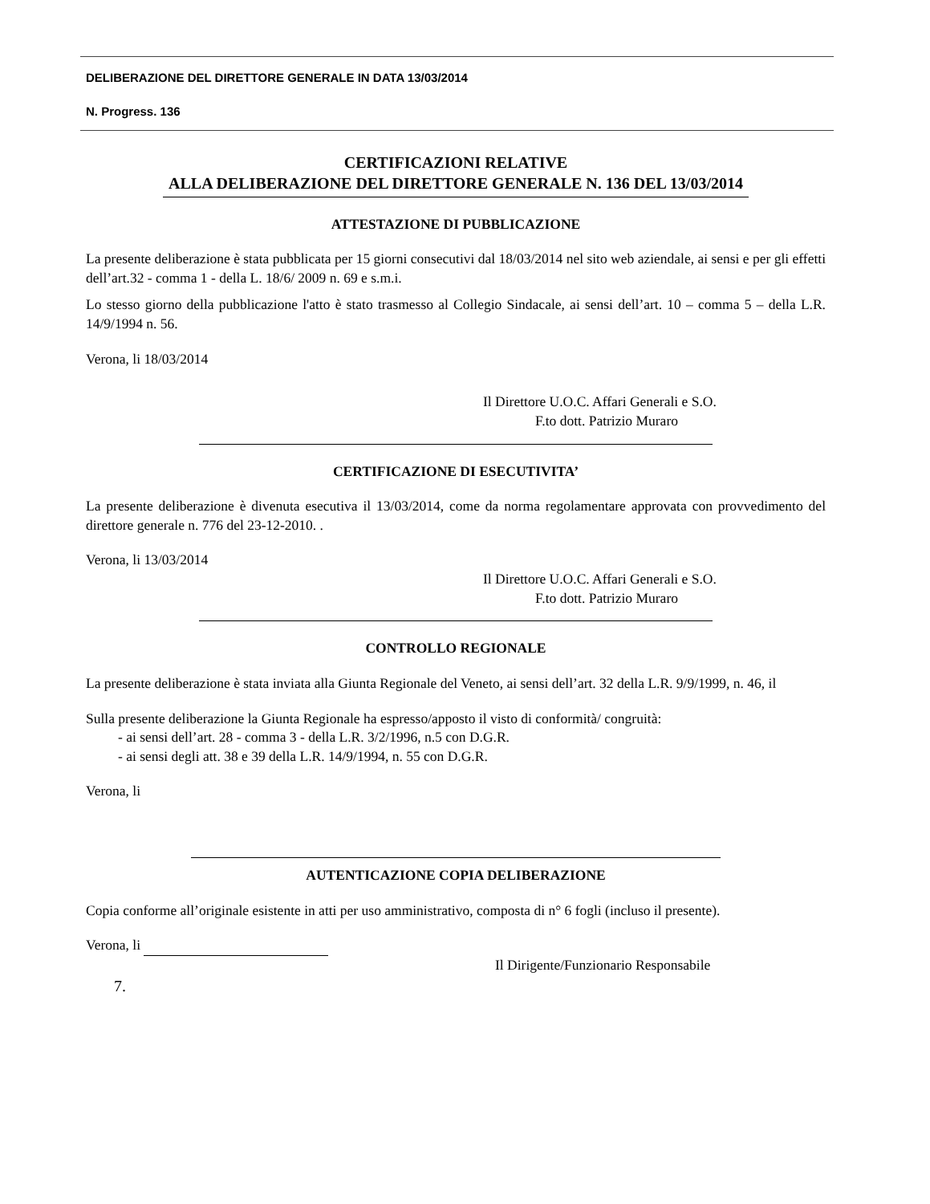DELIBERAZIONE DEL DIRETTORE GENERALE IN DATA 13/03/2014
N. Progress. 136
CERTIFICAZIONI RELATIVE
ALLA DELIBERAZIONE DEL DIRETTORE GENERALE N. 136 DEL 13/03/2014
ATTESTAZIONE DI PUBBLICAZIONE
La presente deliberazione è stata pubblicata per 15 giorni consecutivi dal 18/03/2014 nel sito web aziendale, ai sensi e per gli effetti dell’art.32 - comma 1 - della L. 18/6/ 2009 n. 69 e s.m.i.
Lo stesso giorno della pubblicazione l'atto è stato trasmesso al Collegio Sindacale, ai sensi dell’art. 10 – comma 5 – della L.R. 14/9/1994 n. 56.
Verona, li 18/03/2014
Il Direttore U.O.C. Affari Generali e S.O.
F.to dott. Patrizio Muraro
CERTIFICAZIONE DI ESECUTIVITA’
La presente deliberazione è divenuta esecutiva il 13/03/2014, come da norma regolamentare approvata con provvedimento del direttore generale n. 776 del 23-12-2010. .
Verona, li 13/03/2014
Il Direttore U.O.C. Affari Generali e S.O.
F.to dott. Patrizio Muraro
CONTROLLO REGIONALE
La presente deliberazione è stata inviata alla Giunta Regionale del Veneto, ai sensi dell’art. 32 della L.R. 9/9/1999, n. 46, il
Sulla presente deliberazione la Giunta Regionale ha espresso/apposto il visto di conformità/ congruità:
- ai sensi dell’art. 28 - comma 3 - della L.R. 3/2/1996, n.5 con D.G.R.
- ai sensi degli att. 38 e 39 della L.R. 14/9/1994, n. 55 con D.G.R.
Verona, li
AUTENTICAZIONE COPIA DELIBERAZIONE
Copia conforme all’originale esistente in atti per uso amministrativo, composta di n° 6 fogli (incluso il presente).
Verona, li
Il Dirigente/Funzionario Responsabile
7.